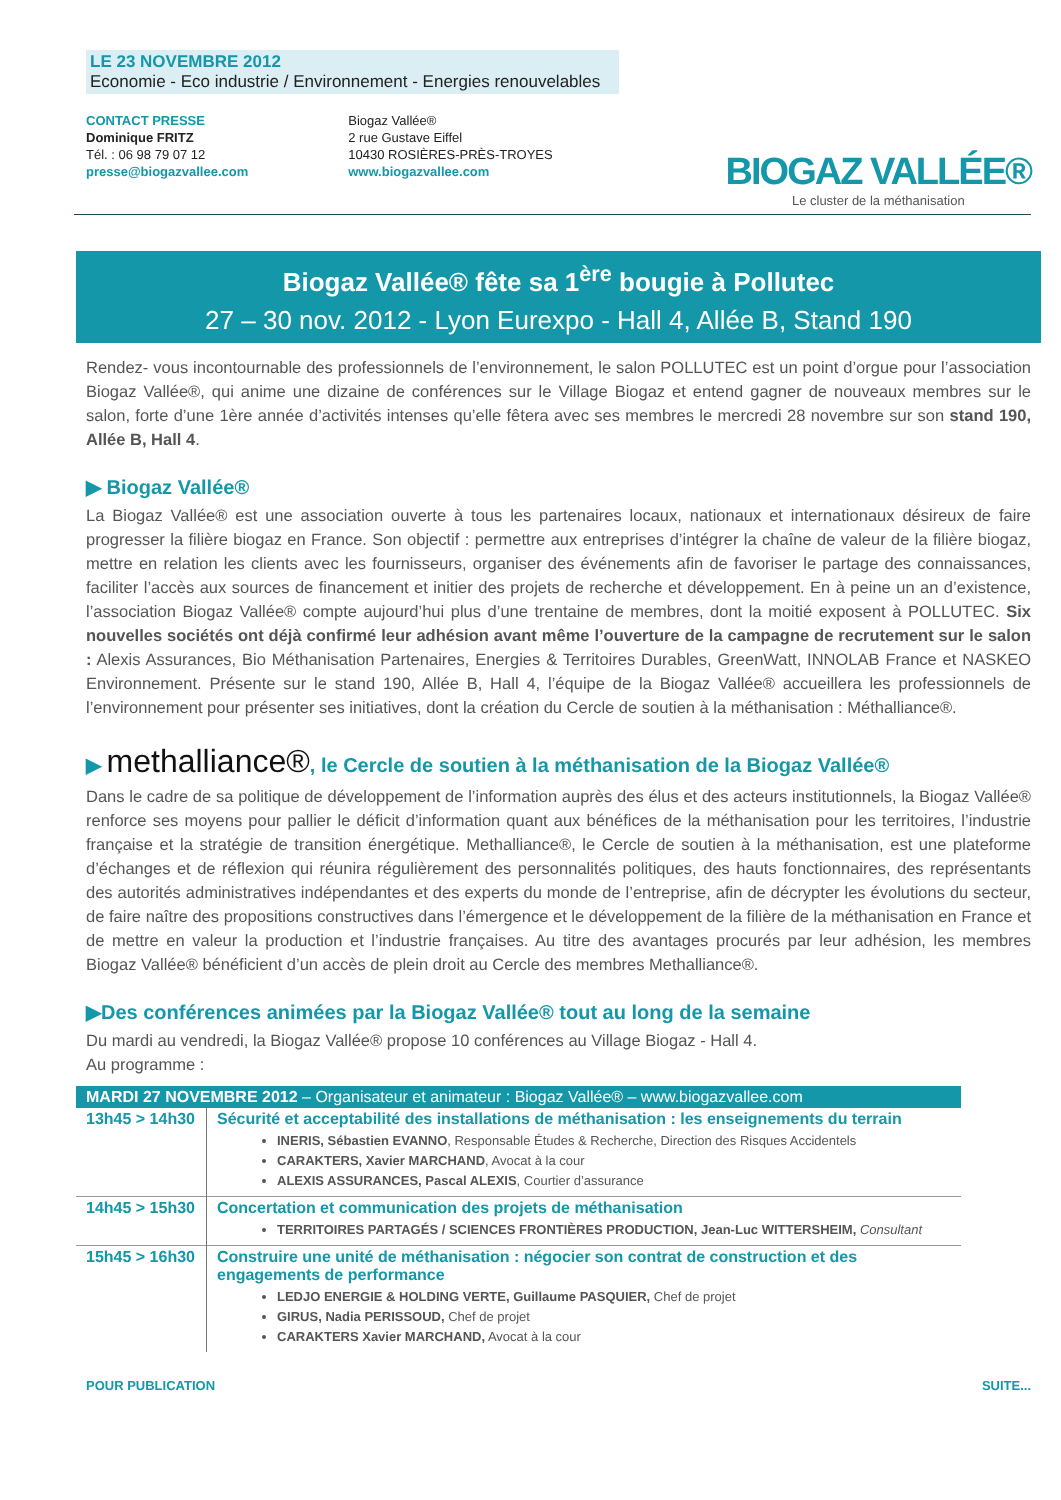LE 23 NOVEMBRE 2012
Economie - Eco industrie / Environnement - Energies renouvelables
CONTACT PRESSE
Dominique FRITZ
Tél. : 06 98 79 07 12
presse@biogazvallee.com
Biogaz Vallée®
2 rue Gustave Eiffel
10430 ROSIÈRES-PRÈS-TROYES
www.biogazvallee.com
BIOGAZ VALLÉE®
Le cluster de la méthanisation
Biogaz Vallée® fête sa 1<sup>ère</sup> bougie à Pollutec
27 – 30 nov. 2012 - Lyon Eurexpo - Hall 4, Allée B, Stand 190
Rendez- vous incontournable des professionnels de l’environnement, le salon POLLUTEC est un point d’orgue pour l’association Biogaz Vallée®, qui anime une dizaine de conférences sur le Village Biogaz et entend gagner de nouveaux membres sur le salon, forte d’une 1ère année d’activités intenses qu’elle fêtera avec ses membres le mercredi 28 novembre sur son stand 190, Allée B, Hall 4.
▶ Biogaz Vallée®
La Biogaz Vallée® est une association ouverte à tous les partenaires locaux, nationaux et internationaux désireux de faire progresser la filière biogaz en France. Son objectif : permettre aux entreprises d’intégrer la chaîne de valeur de la filière biogaz, mettre en relation les clients avec les fournisseurs, organiser des événements afin de favoriser le partage des connaissances, faciliter l’accès aux sources de financement et initier des projets de recherche et développement. En à peine un an d’existence, l’association Biogaz Vallée® compte aujourd’hui plus d’une trentaine de membres, dont la moitié exposent à POLLUTEC. Six nouvelles sociétés ont déjà confirmé leur adhésion avant même l’ouverture de la campagne de recrutement sur le salon : Alexis Assurances, Bio Méthanisation Partenaires, Energies & Territoires Durables, GreenWatt, INNOLAB France et NASKEO Environnement. Présente sur le stand 190, Allée B, Hall 4, l’équipe de la Biogaz Vallée® accueillera les professionnels de l’environnement pour présenter ses initiatives, dont la création du Cercle de soutien à la méthanisation : Méthalliance®.
▶ methalliance®, le Cercle de soutien à la méthanisation de la Biogaz Vallée®
Dans le cadre de sa politique de développement de l’information auprès des élus et des acteurs institutionnels, la Biogaz Vallée® renforce ses moyens pour pallier le déficit d’information quant aux bénéfices de la méthanisation pour les territoires, l’industrie française et la stratégie de transition énergétique. Methalliance®, le Cercle de soutien à la méthanisation, est une plateforme d’échanges et de réflexion qui réunira régulièrement des personnalités politiques, des hauts fonctionnaires, des représentants des autorités administratives indépendantes et des experts du monde de l’entreprise, afin de décrypter les évolutions du secteur, de faire naître des propositions constructives dans l’émergence et le développement de la filière de la méthanisation en France et de mettre en valeur la production et l’industrie françaises. Au titre des avantages procurés par leur adhésion, les membres Biogaz Vallée® bénéficient d’un accès de plein droit au Cercle des membres Methalliance®.
▶Des conférences animées par la Biogaz Vallée® tout au long de la semaine
Du mardi au vendredi, la Biogaz Vallée® propose 10 conférences au Village Biogaz - Hall 4.
Au programme :
| MARDI 27 NOVEMBRE 2012 – Organisateur et animateur : Biogaz Vallée® – www.biogazvallee.com | |
| 13h45 > 14h30 | Sécurité et acceptabilité des installations de méthanisation : les enseignements du terrain INERIS, Sébastien EVANNO , Responsable Études & Recherche, Direction des Risques Accidentels CARAKTERS, Xavier MARCHAND , Avocat à la cour ALEXIS ASSURANCES, Pascal ALEXIS , Courtier d’assurance |
| 14h45 > 15h30 | Concertation et communication des projets de méthanisation TERRITOIRES PARTAGÉS / SCIENCES FRONTIÈRES PRODUCTION, Jean-Luc WITTERSHEIM, Consultant |
| 15h45 > 16h30 | Construire une unité de méthanisation : négocier son contrat de construction et des engagements de performance LEDJO ENERGIE & HOLDING VERTE, Guillaume PASQUIER, Chef de projet GIRUS, Nadia PERISSOUD, Chef de projet CARAKTERS Xavier MARCHAND, Avocat à la cour |
POUR PUBLICATION SUITE...